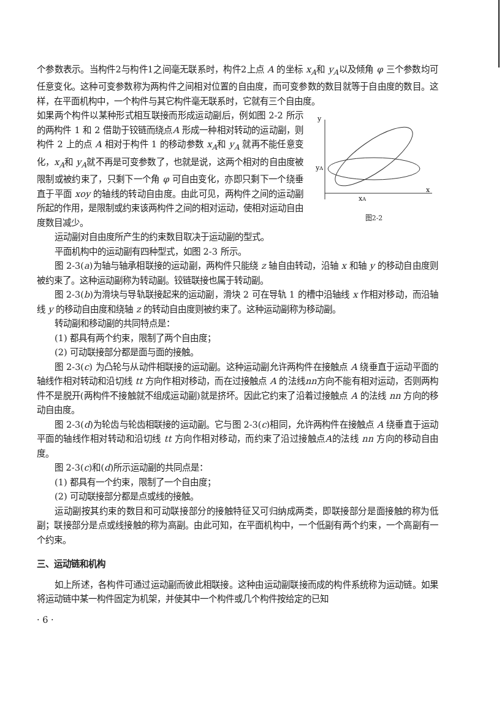个参数表示。当构件2与构件1之间毫无联系时，构件2上点 A 的坐标 x<sub>A</sub>和 y<sub>A</sub>以及倾角 φ 三个参数均可任意变化。这种可变参数称为两构件之间相对位置的自由度，而可变参数的数目就等于自由度的数目。这样，在平面机构中，一个构件与其它构件毫无联系时，它就有三个自由度。
y
x
yA
xA
图2-2
如果两个构件以某种形式相互联接而形成运动副后，例如图 2-2 所示的两构件 1 和 2 借助于铰链而绕点A 形成一种相对转动的运动副，则构件 2 上的点 A 相对于构件 1 的移动参数 x<sub>A</sub>和 y<sub>A</sub> 就再不能任意变化，x<sub>A</sub>和 y<sub>A</sub>就不再是可变参数了，也就是说，这两个相对的自由度被限制或被约束了，只剩下一个角 φ 可自由变化，亦即只剩下一个绕垂直于平面 xoy 的轴线的转动自由度。由此可见，两构件之间的运动副所起的作用，是限制或约束该两构件之间的相对运动，使相对运动自由度数目减少。
运动副对自由度所产生的约束数目取决于运动副的型式。
平面机构中的运动副有四种型式，如图 2-3 所示。
图 2-3(a)为轴与轴承相联接的运动副，两构件只能绕 z 轴自由转动，沿轴 x 和轴 y 的移动自由度则被约束了。这种运动副称为转动副。铰链联接也属于转动副。
图 2-3(b)为滑块与导轨联接起来的运动副，滑块 2 可在导轨 1 的槽中沿轴线 x 作相对移动，而沿轴线 y 的移动自由度和绕轴 z 的转动自由度则被约束了。这种运动副称为移动副。
转动副和移动副的共同特点是：
(1) 都具有两个约束，限制了两个自由度；
(2) 可动联接部分都是面与面的接触。
图 2-3(c) 为凸轮与从动件相联接的运动副。这种运动副允许两构件在接触点 A 绕垂直于运动平面的轴线作相对转动和沿切线 tt 方向作相对移动，而在过接触点 A 的法线nn方向不能有相对运动，否则两构件不是脱开(两构件不接触就不组成运动副)就是挤坏。因此它约束了沿着过接触点 A 的法线 nn 方向的移动自由度。
图 2-3(d)为轮齿与轮齿相联接的运动副。它与图 2-3(c)相同，允许两构件在接触点 A 绕垂直于运动平面的轴线作相对转动和沿切线 tt 方向作相对移动，而约束了沿过接触点A的法线 nn 方向的移动自由度。
图 2-3(c)和(d)所示运动副的共同点是：
(1) 都具有一个约束，限制了一个自由度；
(2) 可动联接部分都是点或线的接触。
运动副按其约束的数目和可动联接部分的接触特征又可归纳成两类，即联接部分是面接触的称为低副；联接部分是点或线接触的称为高副。由此可知，在平面机构中，一个低副有两个约束，一个高副有一个约束。
三、运动链和机构
如上所述，各构件可通过运动副而彼此相联接。这种由运动副联接而成的构件系统称为运动链。如果将运动链中某一构件固定为机架，并使其中一个构件或几个构件按给定的已知
· 6 ·